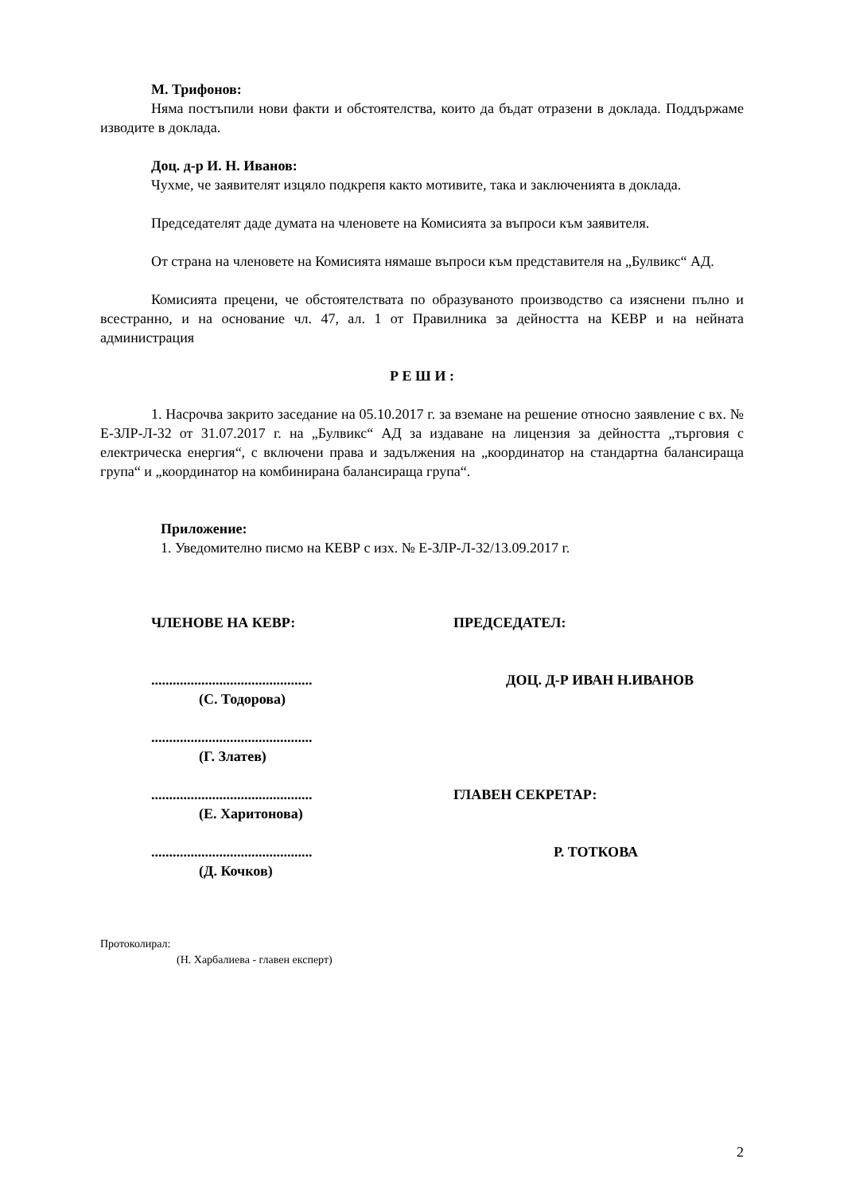М. Трифонов:
Няма постъпили нови факти и обстоятелства, които да бъдат отразени в доклада. Поддържаме изводите в доклада.
Доц. д-р И. Н. Иванов:
Чухме, че заявителят изцяло подкрепя както мотивите, така и заключенията в доклада.
Председателят даде думата на членовете на Комисията за въпроси към заявителя.
От страна на членовете на Комисията нямаше въпроси към представителя на „Булвикс“ АД.
Комисията прецени, че обстоятелствата по образуваното производство са изяснени пълно и всестранно, и на основание чл. 47, ал. 1 от Правилника за дейността на КЕВР и на нейната администрация
Р Е Ш И :
1. Насрочва закрито заседание на 05.10.2017 г. за вземане на решение относно заявление с вх. № Е-ЗЛР-Л-32 от 31.07.2017 г. на „Булвикс“ АД за издаване на лицензия за дейността „търговия с електрическа енергия“, с включени права и задължения на „координатор на стандартна балансираща група“ и „координатор на комбинирана балансираща група“.
Приложение:
1. Уведомително писмо на КЕВР с изх. № Е-ЗЛР-Л-32/13.09.2017 г.
ЧЛЕНОВЕ НА КЕВР:
.............................................
(С. Тодорова)
.............................................
(Г. Златев)
.............................................
(Е. Харитонова)
.............................................
(Д. Кочков)
ПРЕДСЕДАТЕЛ:
ДОЦ. Д-Р ИВАН Н.ИВАНОВ
ГЛАВЕН СЕКРЕТАР:
Р. ТОТКОВА
Протоколирал:
(Н. Харбалиева - главен експерт)
2